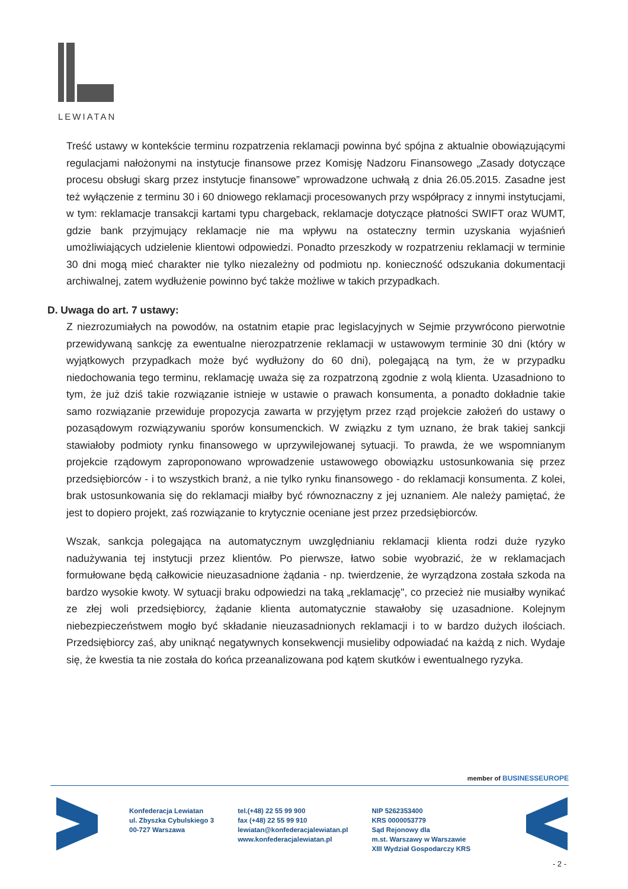LEWIATAN
Treść ustawy w kontekście terminu rozpatrzenia reklamacji powinna być spójna z aktualnie obowiązującymi regulacjami nałożonymi na instytucje finansowe przez Komisję Nadzoru Finansowego „Zasady dotyczące procesu obsługi skarg przez instytucje finansowe” wprowadzone uchwałą z dnia 26.05.2015. Zasadne jest też wyłączenie z terminu 30 i 60 dniowego reklamacji procesowanych przy współpracy z innymi instytucjami, w tym: reklamacje transakcji kartami typu chargeback, reklamacje dotyczące płatności SWIFT oraz WUMT, gdzie bank przyjmujący reklamacje nie ma wpływu na ostateczny termin uzyskania wyjaśnień umożliwiających udzielenie klientowi odpowiedzi. Ponadto przeszkody w rozpatrzeniu reklamacji w terminie 30 dni mogą mieć charakter nie tylko niezależny od podmiotu np. konieczność odszukania dokumentacji archiwalnej, zatem wydłużenie powinno być także możliwe w takich przypadkach.
D. Uwaga do art. 7 ustawy:
Z niezrozumiałych na powodów, na ostatnim etapie prac legislacyjnych w Sejmie przywrócono pierwotnie przewidywaną sankcję za ewentualne nierozpatrzenie reklamacji w ustawowym terminie 30 dni (który w wyjątkowych przypadkach może być wydłużony do 60 dni), polegającą na tym, że w przypadku niedochowania tego terminu, reklamację uważa się za rozpatrzoną zgodnie z wolą klienta. Uzasadniono to tym, że już dziś takie rozwiązanie istnieje w ustawie o prawach konsumenta, a ponadto dokładnie takie samo rozwiązanie przewiduje propozycja zawarta w przyjętym przez rząd projekcie założeń do ustawy o pozasądowym rozwiązywaniu sporów konsumenckich. W związku z tym uznano, że brak takiej sankcji stawiałoby podmioty rynku finansowego w uprzywilejowanej sytuacji. To prawda, że we wspomnianym projekcie rządowym zaproponowano wprowadzenie ustawowego obowiązku ustosunkowania się przez przedsiębiorców - i to wszystkich branż, a nie tylko rynku finansowego - do reklamacji konsumenta. Z kolei, brak ustosunkowania się do reklamacji miałby być równoznaczny z jej uznaniem. Ale należy pamiętać, że jest to dopiero projekt, zaś rozwiązanie to krytycznie oceniane jest przez przedsiębiorców.
Wszak, sankcja polegająca na automatycznym uwzględnianiu reklamacji klienta rodzi duże ryzyko nadużywania tej instytucji przez klientów. Po pierwsze, łatwo sobie wyobrazić, że w reklamacjach formułowane będą całkowicie nieuzasadnione żądania - np. twierdzenie, że wyrządzona została szkoda na bardzo wysokie kwoty. W sytuacji braku odpowiedzi na taką „reklamację", co przecież nie musiałby wynikać ze złej woli przedsiębiorcy, żądanie klienta automatycznie stawałoby się uzasadnione. Kolejnym niebezpieczeństwem mogło być składanie nieuzasadnionych reklamacji i to w bardzo dużych ilościach. Przedsiębiorcy zaś, aby uniknąć negatywnych konsekwencji musieliby odpowiadać na każdą z nich. Wydaje się, że kwestia ta nie została do końca przeanalizowana pod kątem skutków i ewentualnego ryzyka.
member of BUSINESSEUROPE
Konfederacja Lewiatan
ul. Zbyszka Cybulskiego 3
00-727 Warszawa
tel.(+48) 22 55 99 900
fax (+48) 22 55 99 910
lewiatan@konfederacjalewiatan.pl
www.konfederacjalewiatan.pl
NIP 5262353400
KRS 0000053779
Sąd Rejonowy dla
m.st. Warszawy w Warszawie
XIII Wydział Gospodarczy KRS
- 2 -